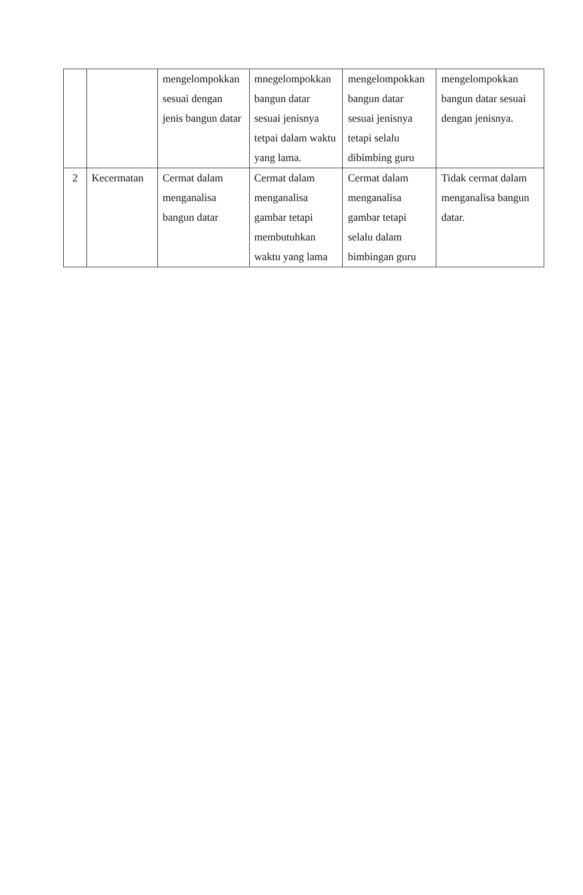| | | mengelompokkan sesuai dengan jenis bangun datar | mnegelompokkan bangun datar sesuai jenisnya tetpai dalam waktu yang lama. | mengelompokkan bangun datar sesuai jenisnya tetapi selalu dibimbing guru | mengelompokkan bangun datar sesuai dengan jenisnya. |
| 2 | Kecermatan | Cermat dalam menganalisa bangun datar | Cermat dalam menganalisa gambar tetapi membutuhkan waktu yang lama | Cermat dalam menganalisa gambar tetapi selalu dalam bimbingan guru | Tidak cermat dalam menganalisa bangun datar. |